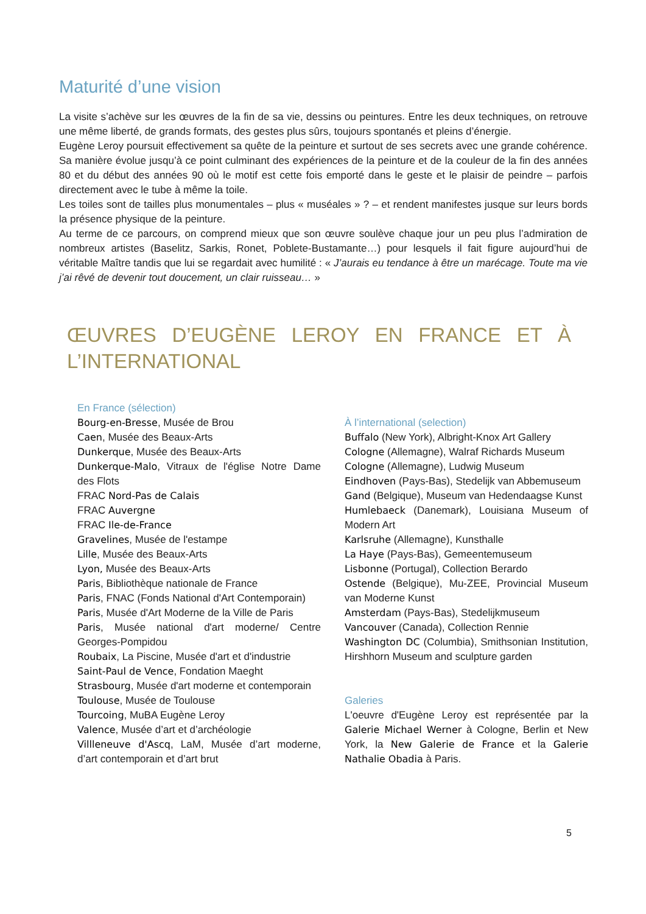Maturité d’une vision
La visite s’achève sur les œuvres de la fin de sa vie, dessins ou peintures. Entre les deux techniques, on retrouve une même liberté, de grands formats, des gestes plus sûrs, toujours spontanés et pleins d’énergie.
Eugène Leroy poursuit effectivement sa quête de la peinture et surtout de ses secrets avec une grande cohérence. Sa manière évolue jusqu’à ce point culminant des expériences de la peinture et de la couleur de la fin des années 80 et du début des années 90 où le motif est cette fois emporté dans le geste et le plaisir de peindre – parfois directement avec le tube à même la toile.
Les toiles sont de tailles plus monumentales – plus « muséales » ? – et rendent manifestes jusque sur leurs bords la présence physique de la peinture.
Au terme de ce parcours, on comprend mieux que son œuvre soulève chaque jour un peu plus l’admiration de nombreux artistes (Baselitz, Sarkis, Ronet, Poblete-Bustamante…) pour lesquels il fait figure aujourd’hui de véritable Maître tandis que lui se regardait avec humilité : « J’aurais eu tendance à être un marécage. Toute ma vie j’ai rêvé de devenir tout doucement, un clair ruisseau… »
ŒUVRES D’EUGÈNE LEROY EN FRANCE ET À
L’INTERNATIONAL
En France (sélection)
Bourg-en-Bresse, Musée de Brou
Caen, Musée des Beaux-Arts
Dunkerque, Musée des Beaux-Arts
Dunkerque-Malo, Vitraux de l'église Notre Dame des Flots
FRAC Nord-Pas de Calais
FRAC Auvergne
FRAC Ile-de-France
Gravelines, Musée de l'estampe
Lille, Musée des Beaux-Arts
Lyon, Musée des Beaux-Arts
Paris, Bibliothèque nationale de France
Paris, FNAC (Fonds National d'Art Contemporain)
Paris, Musée d'Art Moderne de la Ville de Paris
Paris, Musée national d'art moderne/ Centre Georges-Pompidou
Roubaix, La Piscine, Musée d'art et d'industrie
Saint-Paul de Vence, Fondation Maeght
Strasbourg, Musée d'art moderne et contemporain
Toulouse, Musée de Toulouse
Tourcoing, MuBA Eugène Leroy
Valence, Musée d’art et d’archéologie
Villleneuve d'Ascq, LaM, Musée d’art moderne, d’art contemporain et d’art brut
À l’international (selection)
Buffalo (New York), Albright-Knox Art Gallery
Cologne (Allemagne), Walraf Richards Museum
Cologne (Allemagne), Ludwig Museum
Eindhoven (Pays-Bas), Stedelijk van Abbemuseum
Gand (Belgique), Museum van Hedendaagse Kunst
Humlebaeck (Danemark), Louisiana Museum of Modern Art
Karlsruhe (Allemagne), Kunsthalle
La Haye (Pays-Bas), Gemeentemuseum
Lisbonne (Portugal), Collection Berardo
Ostende (Belgique), Mu-ZEE, Provincial Museum van Moderne Kunst
Amsterdam (Pays-Bas), Stedelijkmuseum
Vancouver (Canada), Collection Rennie
Washington DC (Columbia), Smithsonian Institution, Hirshhorn Museum and sculpture garden
Galeries
L'oeuvre d'Eugène Leroy est représentée par la Galerie Michael Werner à Cologne, Berlin et New York, la New Galerie de France et la Galerie Nathalie Obadia à Paris.
5